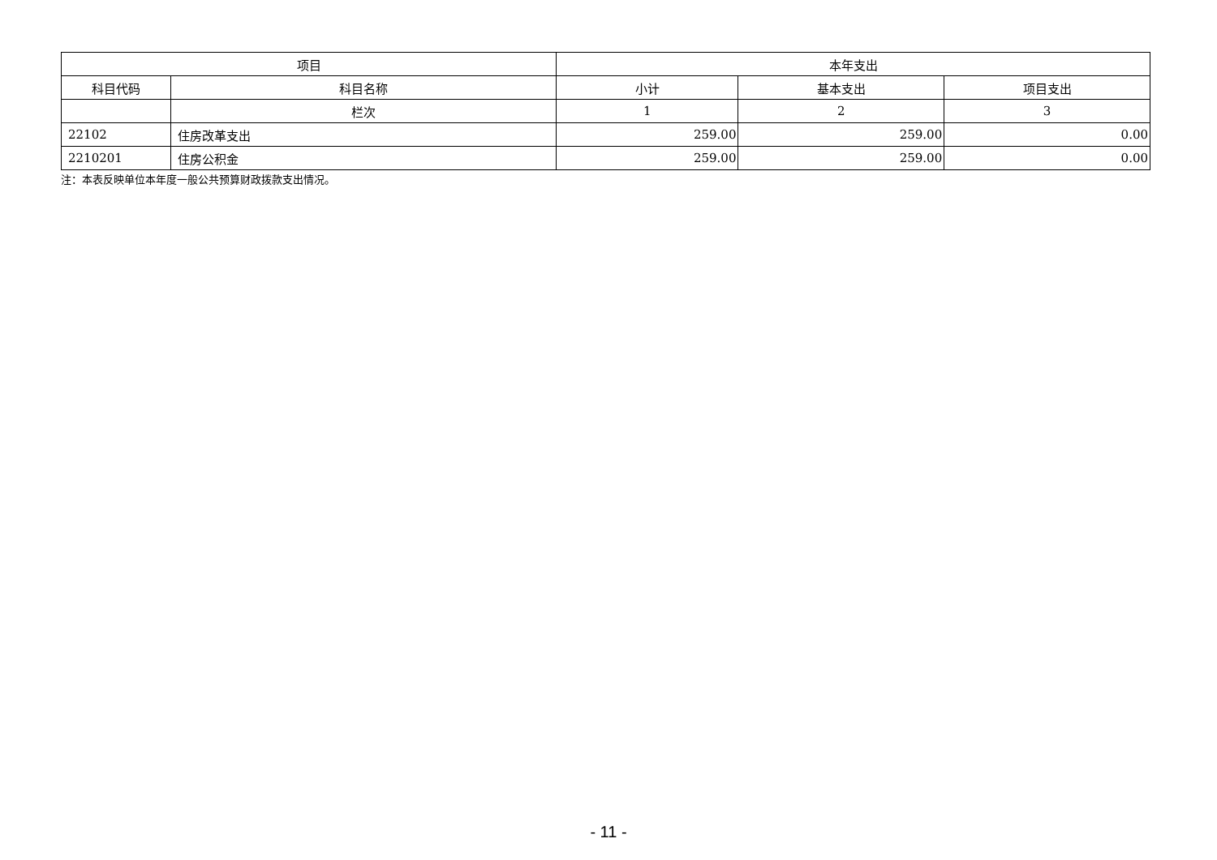| 项目 | | 本年支出 | | |
| --- | --- | --- | --- | --- |
| 科目代码 | 科目名称 | 小计 | 基本支出 | 项目支出 |
| | 栏次 | 1 | 2 | 3 |
| 22102 | 住房改革支出 | 259.00 | 259.00 | 0.00 |
| 2210201 | 住房公积金 | 259.00 | 259.00 | 0.00 |
注：本表反映单位本年度一般公共预算财政拨款支出情况。
- 11 -